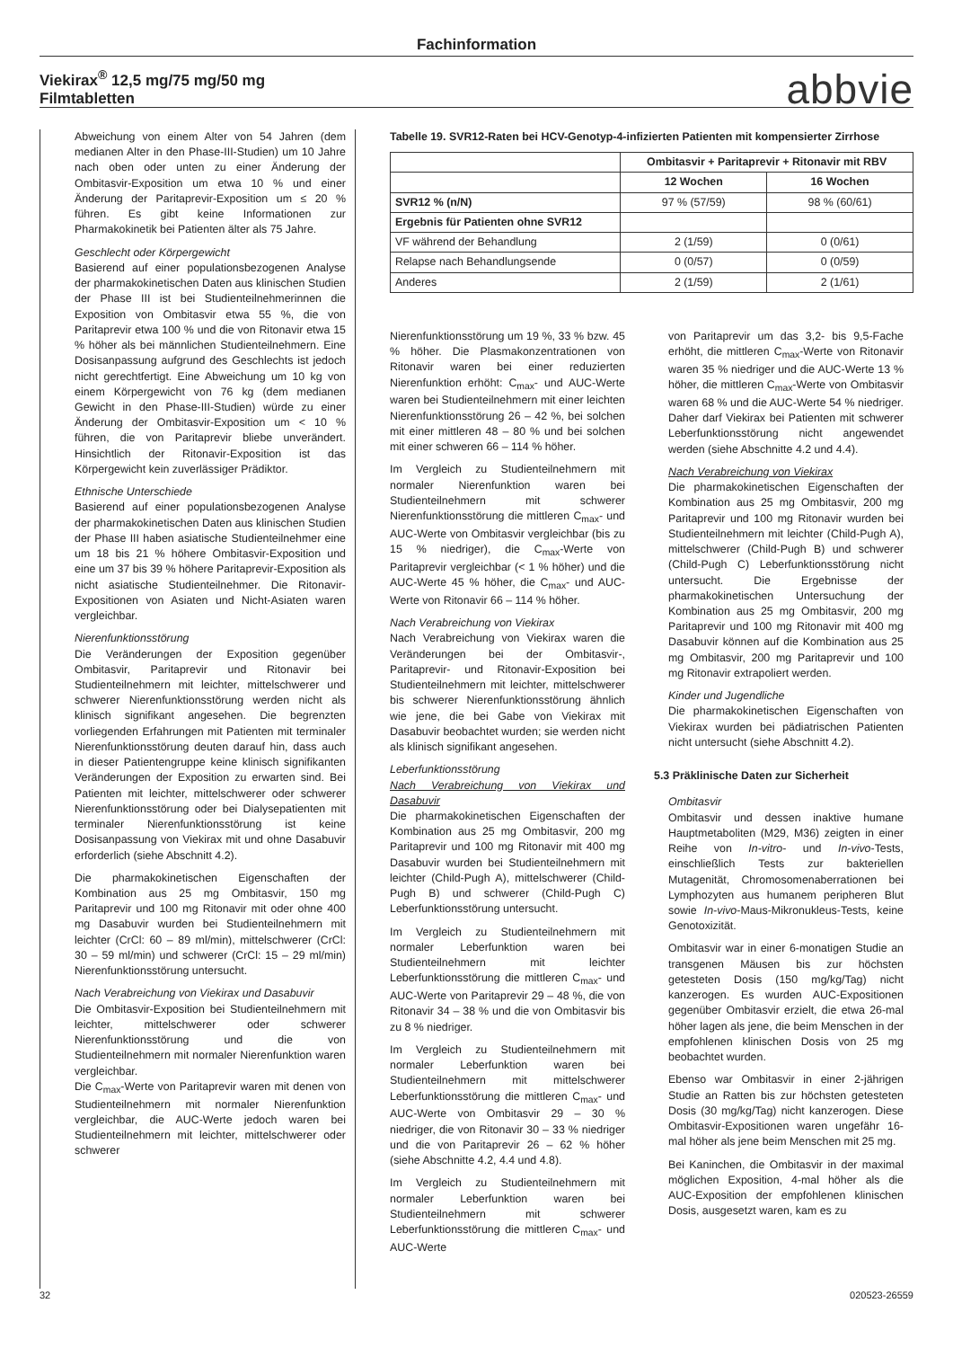Fachinformation
Viekirax<sup>®</sup> 12,5 mg/75 mg/50 mg
Filmtabletten
abbvie
Abweichung von einem Alter von 54 Jahren (dem medianen Alter in den Phase-III-Studien) um 10 Jahre nach oben oder unten zu einer Änderung der Ombitasvir-Exposition um etwa 10 % und einer Änderung der Paritaprevir-Exposition um ≤ 20 % führen. Es gibt keine Informationen zur Pharmakokinetik bei Patienten älter als 75 Jahre.
Geschlecht oder Körpergewicht
Basierend auf einer populationsbezogenen Analyse der pharmakokinetischen Daten aus klinischen Studien der Phase III ist bei Studienteilnehmerinnen die Exposition von Ombitasvir etwa 55 %, die von Paritaprevir etwa 100 % und die von Ritonavir etwa 15 % höher als bei männlichen Studienteilnehmern. Eine Dosisanpassung aufgrund des Geschlechts ist jedoch nicht gerechtfertigt. Eine Abweichung um 10 kg von einem Körpergewicht von 76 kg (dem medianen Gewicht in den Phase-III-Studien) würde zu einer Änderung der Ombitasvir-Exposition um < 10 % führen, die von Paritaprevir bliebe unverändert. Hinsichtlich der Ritonavir-Exposition ist das Körpergewicht kein zuverlässiger Prädiktor.
Ethnische Unterschiede
Basierend auf einer populationsbezogenen Analyse der pharmakokinetischen Daten aus klinischen Studien der Phase III haben asiatische Studienteilnehmer eine um 18 bis 21 % höhere Ombitasvir-Exposition und eine um 37 bis 39 % höhere Paritaprevir-Exposition als nicht asiatische Studienteilnehmer. Die Ritonavir-Expositionen von Asiaten und Nicht-Asiaten waren vergleichbar.
Nierenfunktionsstörung
Die Veränderungen der Exposition gegenüber Ombitasvir, Paritaprevir und Ritonavir bei Studienteilnehmern mit leichter, mittelschwerer und schwerer Nierenfunktionsstörung werden nicht als klinisch signifikant angesehen. Die begrenzten vorliegenden Erfahrungen mit Patienten mit terminaler Nierenfunktionsstörung deuten darauf hin, dass auch in dieser Patientengruppe keine klinisch signifikanten Veränderungen der Exposition zu erwarten sind. Bei Patienten mit leichter, mittelschwerer oder schwerer Nierenfunktionsstörung oder bei Dialysepatienten mit terminaler Nierenfunktionsstörung ist keine Dosisanpassung von Viekirax mit und ohne Dasabuvir erforderlich (siehe Abschnitt 4.2).
Die pharmakokinetischen Eigenschaften der Kombination aus 25 mg Ombitasvir, 150 mg Paritaprevir und 100 mg Ritonavir mit oder ohne 400 mg Dasabuvir wurden bei Studienteilnehmern mit leichter (CrCl: 60 – 89 ml/min), mittelschwerer (CrCl: 30 – 59 ml/min) und schwerer (CrCl: 15 – 29 ml/min) Nierenfunktionsstörung untersucht.
Nach Verabreichung von Viekirax und Dasabuvir
Die Ombitasvir-Exposition bei Studienteilnehmern mit leichter, mittelschwerer oder schwerer Nierenfunktionsstörung und die von Studienteilnehmern mit normaler Nierenfunktion waren vergleichbar.
Die C<sub>max</sub>-Werte von Paritaprevir waren mit denen von Studienteilnehmern mit normaler Nierenfunktion vergleichbar, die AUC-Werte jedoch waren bei Studienteilnehmern mit leichter, mittelschwerer oder schwerer
Tabelle 19. SVR12-Raten bei HCV-Genotyp-4-infizierten Patienten mit kompensierter Zirrhose
| | Ombitasvir + Paritaprevir + Ritonavir mit RBV | |
| --- | --- | --- |
| | 12 Wochen | 16 Wochen |
| SVR12 % (n/N) | 97 % (57/59) | 98 % (60/61) |
| Ergebnis für Patienten ohne SVR12 | | |
| VF während der Behandlung | 2 (1/59) | 0 (0/61) |
| Relapse nach Behandlungsende | 0 (0/57) | 0 (0/59) |
| Anderes | 2 (1/59) | 2 (1/61) |
Nierenfunktionsstörung um 19 %, 33 % bzw. 45 % höher. Die Plasmakonzentrationen von Ritonavir waren bei einer reduzierten Nierenfunktion erhöht: C<sub>max</sub>- und AUC-Werte waren bei Studienteilnehmern mit einer leichten Nierenfunktionsstörung 26 – 42 %, bei solchen mit einer mittleren 48 – 80 % und bei solchen mit einer schweren 66 – 114 % höher.
Im Vergleich zu Studienteilnehmern mit normaler Nierenfunktion waren bei Studienteilnehmern mit schwerer Nierenfunktionsstörung die mittleren C<sub>max</sub>- und AUC-Werte von Ombitasvir vergleichbar (bis zu 15 % niedriger), die C<sub>max</sub>-Werte von Paritaprevir vergleichbar (< 1 % höher) und die AUC-Werte 45 % höher, die C<sub>max</sub>- und AUC-Werte von Ritonavir 66 – 114 % höher.
Nach Verabreichung von Viekirax
Nach Verabreichung von Viekirax waren die Veränderungen bei der Ombitasvir-, Paritaprevir- und Ritonavir-Exposition bei Studienteilnehmern mit leichter, mittelschwerer bis schwerer Nierenfunktionsstörung ähnlich wie jene, die bei Gabe von Viekirax mit Dasabuvir beobachtet wurden; sie werden nicht als klinisch signifikant angesehen.
Leberfunktionsstörung
Nach Verabreichung von Viekirax und Dasabuvir
Die pharmakokinetischen Eigenschaften der Kombination aus 25 mg Ombitasvir, 200 mg Paritaprevir und 100 mg Ritonavir mit 400 mg Dasabuvir wurden bei Studienteilnehmern mit leichter (Child-Pugh A), mittelschwerer (Child-Pugh B) und schwerer (Child-Pugh C) Leberfunktionsstörung untersucht.
Im Vergleich zu Studienteilnehmern mit normaler Leberfunktion waren bei Studienteilnehmern mit leichter Leberfunktionsstörung die mittleren C<sub>max</sub>- und AUC-Werte von Paritaprevir 29 – 48 %, die von Ritonavir 34 – 38 % und die von Ombitasvir bis zu 8 % niedriger.
Im Vergleich zu Studienteilnehmern mit normaler Leberfunktion waren bei Studienteilnehmern mit mittelschwerer Leberfunktionsstörung die mittleren C<sub>max</sub>- und AUC-Werte von Ombitasvir 29 – 30 % niedriger, die von Ritonavir 30 – 33 % niedriger und die von Paritaprevir 26 – 62 % höher (siehe Abschnitte 4.2, 4.4 und 4.8).
Im Vergleich zu Studienteilnehmern mit normaler Leberfunktion waren bei Studienteilnehmern mit schwerer Leberfunktionsstörung die mittleren C<sub>max</sub>- und AUC-Werte
von Paritaprevir um das 3,2- bis 9,5-Fache erhöht, die mittleren C<sub>max</sub>-Werte von Ritonavir waren 35 % niedriger und die AUC-Werte 13 % höher, die mittleren C<sub>max</sub>-Werte von Ombitasvir waren 68 % und die AUC-Werte 54 % niedriger. Daher darf Viekirax bei Patienten mit schwerer Leberfunktionsstörung nicht angewendet werden (siehe Abschnitte 4.2 und 4.4).
Nach Verabreichung von Viekirax
Die pharmakokinetischen Eigenschaften der Kombination aus 25 mg Ombitasvir, 200 mg Paritaprevir und 100 mg Ritonavir wurden bei Studienteilnehmern mit leichter (Child-Pugh A), mittelschwerer (Child-Pugh B) und schwerer (Child-Pugh C) Leberfunktionsstörung nicht untersucht. Die Ergebnisse der pharmakokinetischen Untersuchung der Kombination aus 25 mg Ombitasvir, 200 mg Paritaprevir und 100 mg Ritonavir mit 400 mg Dasabuvir können auf die Kombination aus 25 mg Ombitasvir, 200 mg Paritaprevir und 100 mg Ritonavir extrapoliert werden.
Kinder und Jugendliche
Die pharmakokinetischen Eigenschaften von Viekirax wurden bei pädiatrischen Patienten nicht untersucht (siehe Abschnitt 4.2).
5.3 Präklinische Daten zur Sicherheit
Ombitasvir
Ombitasvir und dessen inaktive humane Hauptmetaboliten (M29, M36) zeigten in einer Reihe von In-vitro- und In-vivo-Tests, einschließlich Tests zur bakteriellen Mutagenität, Chromosomenaberrationen bei Lymphozyten aus humanem peripheren Blut sowie In-vivo-Maus-Mikronukleus-Tests, keine Genotoxizität.
Ombitasvir war in einer 6-monatigen Studie an transgenen Mäusen bis zur höchsten getesteten Dosis (150 mg/kg/Tag) nicht kanzerogen. Es wurden AUC-Expositionen gegenüber Ombitasvir erzielt, die etwa 26-mal höher lagen als jene, die beim Menschen in der empfohlenen klinischen Dosis von 25 mg beobachtet wurden.
Ebenso war Ombitasvir in einer 2-jährigen Studie an Ratten bis zur höchsten getesteten Dosis (30 mg/kg/Tag) nicht kanzerogen. Diese Ombitasvir-Expositionen waren ungefähr 16-mal höher als jene beim Menschen mit 25 mg.
Bei Kaninchen, die Ombitasvir in der maximal möglichen Exposition, 4-mal höher als die AUC-Exposition der empfohlenen klinischen Dosis, ausgesetzt waren, kam es zu
32 020523-26559